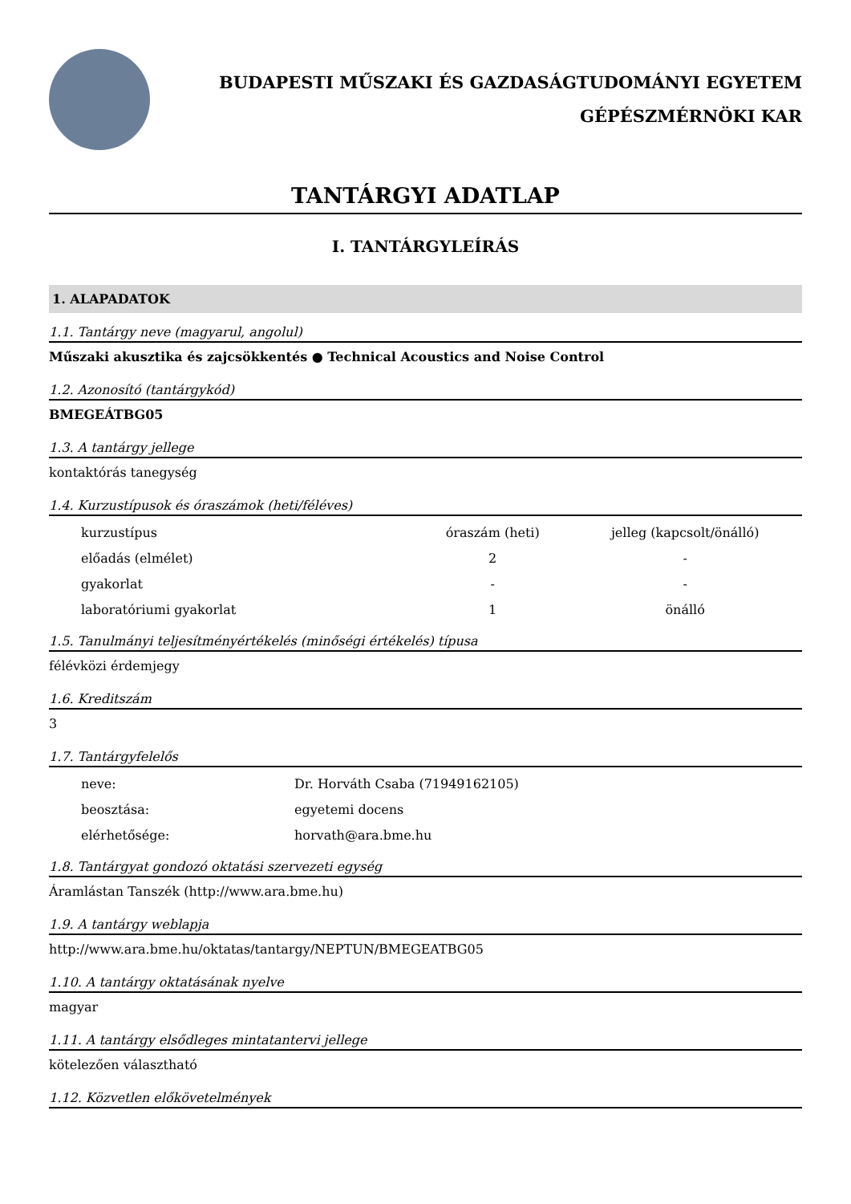BUDAPESTI MŰSZAKI ÉS GAZDASÁGTUDOMÁNYI EGYETEM
GÉPÉSZMÉRNÖKI KAR
TANTÁRGYI ADATLAP
I. TANTÁRGYLEÍRÁS
1. ALAPADATOK
1.1. Tantárgy neve (magyarul, angolul)
Műszaki akusztika és zajcsökkentés ● Technical Acoustics and Noise Control
1.2. Azonosító (tantárgykód)
BMEGEÁTBG05
1.3. A tantárgy jellege
kontaktórás tanegység
1.4. Kurzustípusok és óraszámok (heti/féléves)
| kurzustípus | óraszám (heti) | jelleg (kapcsolt/önálló) |
| előadás (elmélet) | 2 | - |
| gyakorlat | - | - |
| laboratóriumi gyakorlat | 1 | önálló |
1.5. Tanulmányi teljesítményértékelés (minőségi értékelés) típusa
félévközi érdemjegy
1.6. Kreditszám
3
1.7. Tantárgyfelelős
| neve: | Dr. Horváth Csaba (71949162105) |
| beosztása: | egyetemi docens |
| elérhetősége: | horvath@ara.bme.hu |
1.8. Tantárgyat gondozó oktatási szervezeti egység
Áramlástan Tanszék (http://www.ara.bme.hu)
1.9. A tantárgy weblapja
http://www.ara.bme.hu/oktatas/tantargy/NEPTUN/BMEGEATBG05
1.10. A tantárgy oktatásának nyelve
magyar
1.11. A tantárgy elsődleges mintatantervi jellege
kötelezően választható
1.12. Közvetlen előkövetelmények